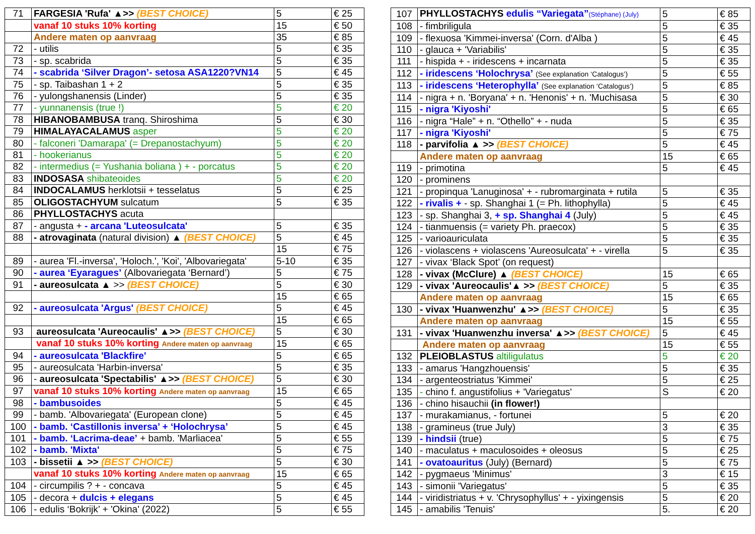| 71 | FARGESIA 'Rufa' ▲>> (BEST CHOICE) | 5 | € 25 |
| | vanaf 10 stuks 10% korting | 15 | € 50 |
| | Andere maten op aanvraag | 35 | € 85 |
| 72 | - utilis | 5 | € 35 |
| 73 | - sp. scabrida | 5 | € 35 |
| 74 | - scabrida ‘Silver Dragon’- setosa ASA1220?VN14 | 5 | € 45 |
| 75 | - sp. Taibashan 1 + 2 | 5 | € 35 |
| 76 | - yulongshanensis (Linder) | 5 | € 35 |
| 77 | - yunnanensis (true !) | 5 | € 20 |
| 78 | HIBANOBAMBUSA tranq. Shiroshima | 5 | € 30 |
| 79 | HIMALAYACALAMUS asper | 5 | € 20 |
| 80 | - falconeri 'Damarapa' (= Drepanostachyum) | 5 | € 20 |
| 81 | - hookerianus | 5 | € 20 |
| 82 | - intermedius (= Yushania boliana ) + - porcatus | 5 | € 20 |
| 83 | INDOSASA shibateoides | 5 | € 20 |
| 84 | INDOCALAMUS herklotsii + tesselatus | 5 | € 25 |
| 85 | OLIGOSTACHYUM sulcatum | 5 | € 35 |
| 86 | PHYLLOSTACHYS acuta | | |
| 87 | - angusta + - arcana 'Luteosulcata' | 5 | € 35 |
| 88 | - atrovaginata (natural division) ▲ (BEST CHOICE) | 5 | € 45 |
| | | 15 | € 75 |
| 89 | - aurea 'Fl.-inversa', 'Holoch.', 'Koi', 'Albovariegata' | 5-10 | € 35 |
| 90 | - aurea ‘Eyaragues’ (Albovariegata ‘Bernard’) | 5 | € 75 |
| 91 | - aureosulcata ▲ >> (BEST CHOICE) | 5 | € 30 |
| | | 15 | € 65 |
| 92 | - aureosulcata 'Argus' (BEST CHOICE) | 5 | € 45 |
| | | 15 | € 65 |
| 93 | aureosulcata 'Aureocaulis' ▲>> (BEST CHOICE) | 5 | € 30 |
| | vanaf 10 stuks 10% korting Andere maten op aanvraag | 15 | € 65 |
| 94 | - aureosulcata 'Blackfire' | 5 | € 65 |
| 95 | - aureosulcata 'Harbin-inversa' | 5 | € 35 |
| 96 | - aureosulcata 'Spectabilis' ▲>> (BEST CHOICE) | 5 | € 30 |
| 97 | vanaf 10 stuks 10% korting Andere maten op aanvraag | 15 | € 65 |
| 98 | - bambusoides | 5 | € 45 |
| 99 | - bamb. 'Albovariegata' (European clone) | 5 | € 45 |
| 100 | - bamb. ‘Castillonis inversa’ + ‘Holochrysa’ | 5 | € 45 |
| 101 | - bamb. ‘Lacrima-deae’ + bamb. 'Marliacea' | 5 | € 55 |
| 102 | - bamb. 'Mixta' | 5 | € 75 |
| 103 | - bissetii ▲ >> (BEST CHOICE) | 5 | € 30 |
| | vanaf 10 stuks 10% korting Andere maten op aanvraag | 15 | € 65 |
| 104 | - circumpilis ? + - concava | 5 | € 45 |
| 105 | - decora + dulcis + elegans | 5 | € 45 |
| 106 | - edulis ‘Bokrijk’ + 'Okina' (2022) | 5 | € 55 |
| 107 | PHYLLOSTACHYS edulis “Variegata” (Stéphane) (July) | 5 | € 85 |
| 108 | - fimbriligula | 5 | € 35 |
| 109 | - flexuosa 'Kimmei-inversa' (Corn. d'Alba ) | 5 | € 45 |
| 110 | - glauca + 'Variabilis' | 5 | € 35 |
| 111 | - hispida + - iridescens + incarnata | 5 | € 35 |
| 112 | - iridescens ‘Holochrysa’ (See explanation ‘Catalogus’) | 5 | € 55 |
| 113 | - iridescens ‘Heterophylla’ (See explanation ‘Catalogus’) | 5 | € 85 |
| 114 | - nigra + n. 'Boryana' + n. 'Henonis' + n. 'Muchisasa | 5 | € 30 |
| 115 | - nigra 'Kiyoshi' | 5 | € 65 |
| 116 | - nigra “Hale” + n. “Othello” + - nuda | 5 | € 35 |
| 117 | - nigra 'Kiyoshi' | 5 | € 75 |
| 118 | - parvifolia ▲ >> (BEST CHOICE) | 5 | € 45 |
| | Andere maten op aanvraag | 15 | € 65 |
| 119 | - primotina | 5 | € 45 |
| 120 | - prominens | | |
| 121 | - propinqua 'Lanuginosa' + - rubromarginata + rutila | 5 | € 35 |
| 122 | - rivalis + - sp. Shanghai 1 (= Ph. lithophylla) | 5 | € 45 |
| 123 | - sp. Shanghai 3, + sp. Shanghai 4 (July) | 5 | € 45 |
| 124 | - tianmuensis (= variety Ph. praecox) | 5 | € 35 |
| 125 | - varioauriculata | 5 | € 35 |
| 126 | - violascens + violascens 'Aureosulcata' + - virella | 5 | € 35 |
| 127 | - vivax ‘Black Spot’ (on request) | | |
| 128 | - vivax (McClure) ▲ (BEST CHOICE) | 15 | € 65 |
| 129 | - vivax 'Aureocaulis'▲ >> (BEST CHOICE) | 5 | € 35 |
| | Andere maten op aanvraag | 15 | € 65 |
| 130 | - vivax 'Huanwenzhu' ▲>> (BEST CHOICE) | 5 | € 35 |
| | Andere maten op aanvraag | 15 | € 55 |
| 131 | - vivax 'Huanwenzhu inversa' ▲>> (BEST CHOICE) | 5 | € 45 |
| | Andere maten op aanvraag | 15 | € 55 |
| 132 | PLEIOBLASTUS altiligulatus | 5 | € 20 |
| 133 | - amarus 'Hangzhouensis' | 5 | € 35 |
| 134 | - argenteostriatus 'Kimmei' | 5 | € 25 |
| 135 | - chino f. angustifolius + 'Variegatus' | S | € 20 |
| 136 | - chino hisauchii (in flower!) | | |
| 137 | - murakamianus, - fortunei | 5 | € 20 |
| 138 | - gramineus (true July) | 3 | € 35 |
| 139 | - hindsii (true) | 5 | € 75 |
| 140 | - maculatus + maculosoides + oleosus | 5 | € 25 |
| 141 | - ovatoauritus (July) (Bernard) | 5 | € 75 |
| 142 | - pygmaeus 'Minimus' | 3 | € 15 |
| 143 | - simonii 'Variegatus' | 5 | € 35 |
| 144 | - viridistriatus + v. 'Chrysophyllus' + - yixingensis | 5 | € 20 |
| 145 | - amabilis 'Tenuis' | 5. | € 20 |